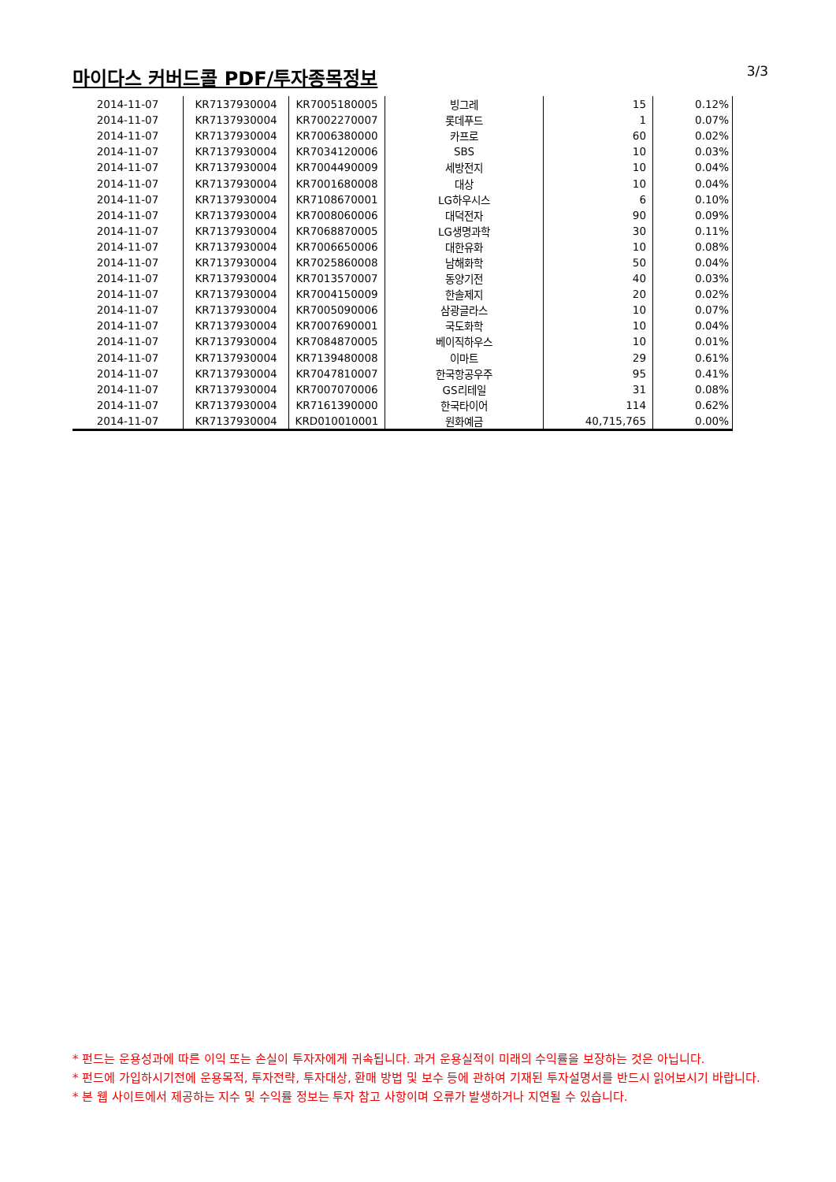마이다스 커버드콜 PDF/투자종목정보
3/3
| 2014-11-07 | KR7137930004 | KR7005180005 | 빙그레 | 15 | 0.12% |
| 2014-11-07 | KR7137930004 | KR7002270007 | 롯데푸드 | 1 | 0.07% |
| 2014-11-07 | KR7137930004 | KR7006380000 | 카프로 | 60 | 0.02% |
| 2014-11-07 | KR7137930004 | KR7034120006 | SBS | 10 | 0.03% |
| 2014-11-07 | KR7137930004 | KR7004490009 | 세방전지 | 10 | 0.04% |
| 2014-11-07 | KR7137930004 | KR7001680008 | 대상 | 10 | 0.04% |
| 2014-11-07 | KR7137930004 | KR7108670001 | LG하우시스 | 6 | 0.10% |
| 2014-11-07 | KR7137930004 | KR7008060006 | 대덕전자 | 90 | 0.09% |
| 2014-11-07 | KR7137930004 | KR7068870005 | LG생명과학 | 30 | 0.11% |
| 2014-11-07 | KR7137930004 | KR7006650006 | 대한유화 | 10 | 0.08% |
| 2014-11-07 | KR7137930004 | KR7025860008 | 남해화학 | 50 | 0.04% |
| 2014-11-07 | KR7137930004 | KR7013570007 | 동양기전 | 40 | 0.03% |
| 2014-11-07 | KR7137930004 | KR7004150009 | 한솔제지 | 20 | 0.02% |
| 2014-11-07 | KR7137930004 | KR7005090006 | 삼광글라스 | 10 | 0.07% |
| 2014-11-07 | KR7137930004 | KR7007690001 | 국도화학 | 10 | 0.04% |
| 2014-11-07 | KR7137930004 | KR7084870005 | 베이직하우스 | 10 | 0.01% |
| 2014-11-07 | KR7137930004 | KR7139480008 | 이마트 | 29 | 0.61% |
| 2014-11-07 | KR7137930004 | KR7047810007 | 한국항공우주 | 95 | 0.41% |
| 2014-11-07 | KR7137930004 | KR7007070006 | GS리테일 | 31 | 0.08% |
| 2014-11-07 | KR7137930004 | KR7161390000 | 한국타이어 | 114 | 0.62% |
| 2014-11-07 | KR7137930004 | KRD010010001 | 원화예금 | 40,715,765 | 0.00% |
* 펀드는 운용성과에 따른 이익 또는 손실이 투자자에게 귀속됩니다. 과거 운용실적이 미래의 수익률을 보장하는 것은 아닙니다.
* 펀드에 가입하시기전에 운용목적, 투자전략, 투자대상, 환매 방법 및 보수 등에 관하여 기재된 투자설명서를 반드시 읽어보시기 바랍니다.
* 본 웹 사이트에서 제공하는 지수 및 수익률 정보는 투자 참고 사항이며 오류가 발생하거나 지연될 수 있습니다.